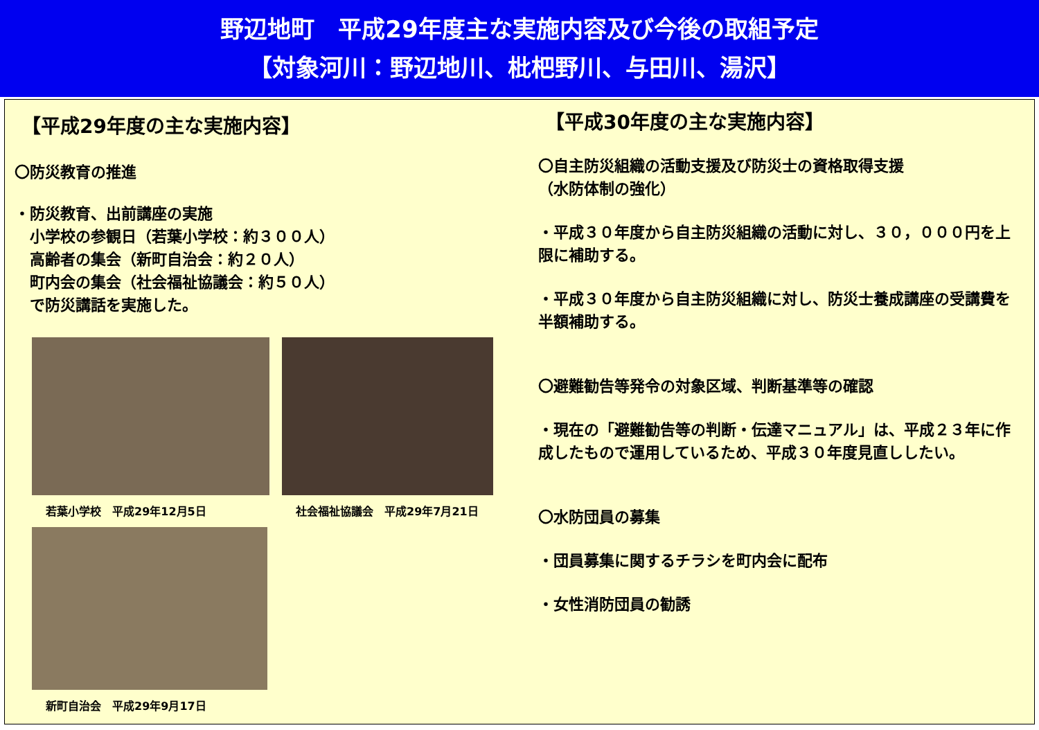野辺地町　平成29年度主な実施内容及び今後の取組予定
【対象河川：野辺地川、枇杷野川、与田川、湯沢】
【平成29年度の主な実施内容】
〇防災教育の推進
・防災教育、出前講座の実施
　小学校の参観日（若葉小学校：約３００人）
　高齢者の集会（新町自治会：約２０人）
　町内会の集会（社会福祉協議会：約５０人）
　で防災講話を実施した。
若葉小学校　平成29年12月5日 社会福祉協議会　平成29年7月21日
新町自治会　平成29年9月17日
【平成30年度の主な実施内容】
〇自主防災組織の活動支援及び防災士の資格取得支援
（水防体制の強化）
・平成３０年度から自主防災組織の活動に対し、３０，０００円を上限に補助する。
・平成３０年度から自主防災組織に対し、防災士養成講座の受講費を半額補助する。
〇避難勧告等発令の対象区域、判断基準等の確認
・現在の「避難勧告等の判断・伝達マニュアル」は、平成２３年に作成したもので運用しているため、平成３０年度見直ししたい。
〇水防団員の募集
・団員募集に関するチラシを町内会に配布
・女性消防団員の勧誘